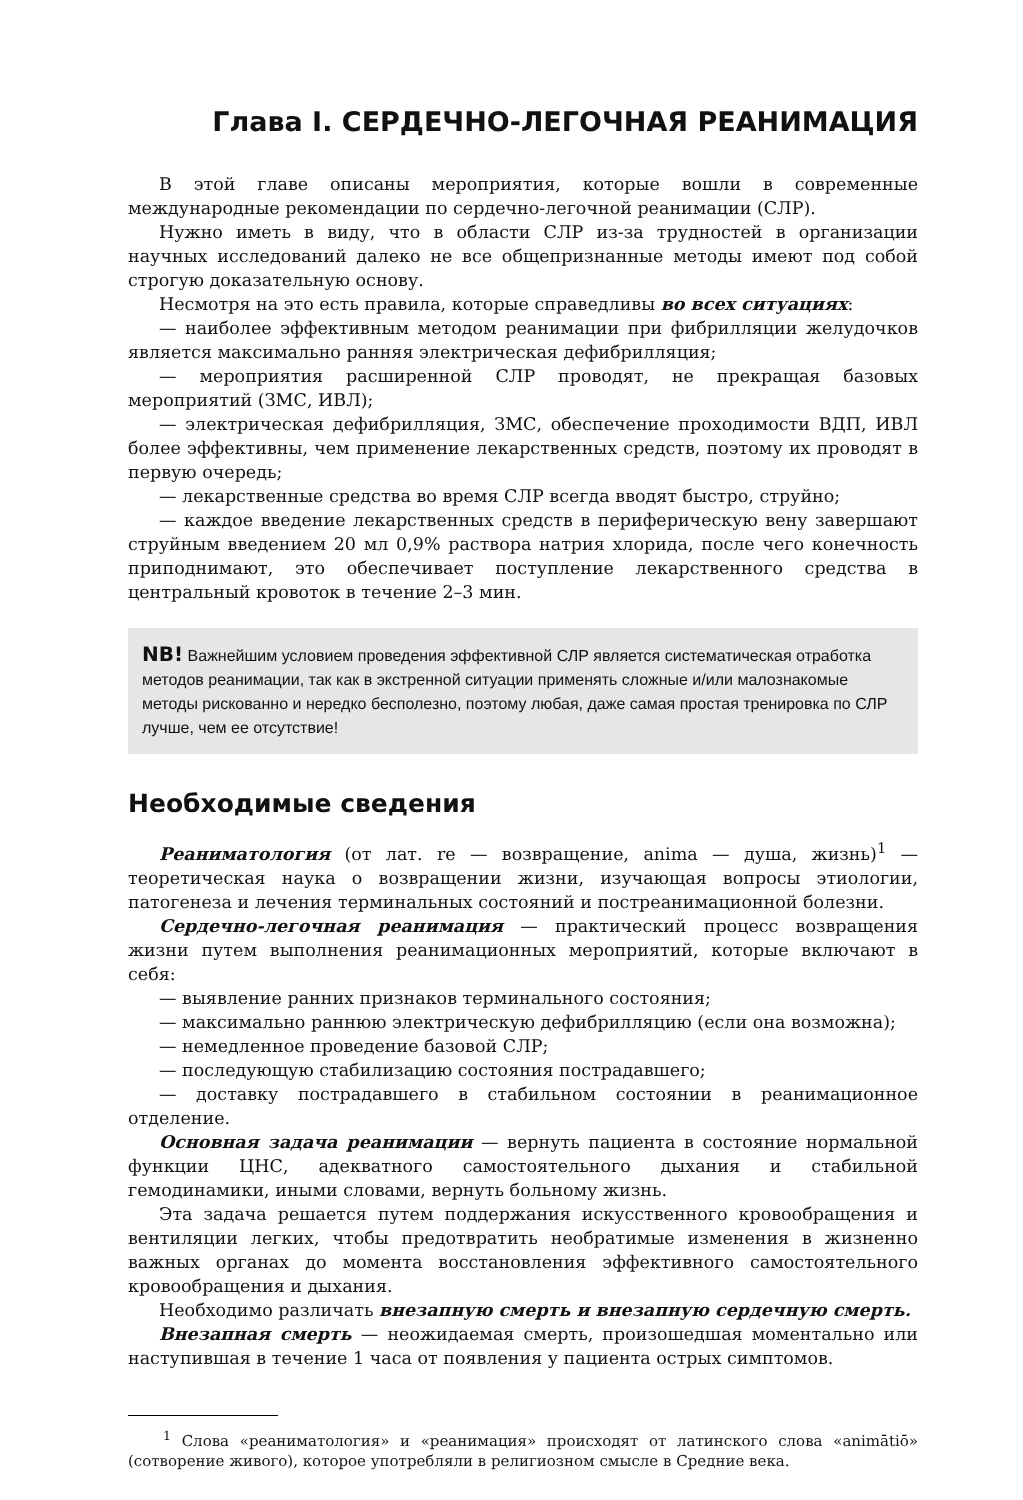Глава I. СЕРДЕЧНО-ЛЕГОЧНАЯ РЕАНИМАЦИЯ
В этой главе описаны мероприятия, которые вошли в современные международные рекомендации по сердечно-легочной реанимации (СЛР).
Нужно иметь в виду, что в области СЛР из-за трудностей в организации научных исследований далеко не все общепризнанные методы имеют под собой строгую доказательную основу.
Несмотря на это есть правила, которые справедливы во всех ситуациях:
— наиболее эффективным методом реанимации при фибрилляции желудочков является максимально ранняя электрическая дефибрилляция;
— мероприятия расширенной СЛР проводят, не прекращая базовых мероприятий (ЗМС, ИВЛ);
— электрическая дефибрилляция, ЗМС, обеспечение проходимости ВДП, ИВЛ более эффективны, чем применение лекарственных средств, поэтому их проводят в первую очередь;
— лекарственные средства во время СЛР всегда вводят быстро, струйно;
— каждое введение лекарственных средств в периферическую вену завершают струйным введением 20 мл 0,9% раствора натрия хлорида, после чего конечность приподнимают, это обеспечивает поступление лекарственного средства в центральный кровоток в течение 2–3 мин.
NB! Важнейшим условием проведения эффективной СЛР является систематическая отработка методов реанимации, так как в экстренной ситуации применять сложные и/или малознакомые методы рискованно и нередко бесполезно, поэтому любая, даже самая простая тренировка по СЛР лучше, чем ее отсутствие!
Необходимые сведения
Реаниматология (от лат. re — возвращение, anima — душа, жизнь)<sup>1</sup> — теоретическая наука о возвращении жизни, изучающая вопросы этиологии, патогенеза и лечения терминальных состояний и постреанимационной болезни.
Сердечно-легочная реанимация — практический процесс возвращения жизни путем выполнения реанимационных мероприятий, которые включают в себя:
— выявление ранних признаков терминального состояния;
— максимально раннюю электрическую дефибрилляцию (если она возможна);
— немедленное проведение базовой СЛР;
— последующую стабилизацию состояния пострадавшего;
— доставку пострадавшего в стабильном состоянии в реанимационное отделение.
Основная задача реанимации — вернуть пациента в состояние нормальной функции ЦНС, адекватного самостоятельного дыхания и стабильной гемодинамики, иными словами, вернуть больному жизнь.
Эта задача решается путем поддержания искусственного кровообращения и вентиляции легких, чтобы предотвратить необратимые изменения в жизненно важных органах до момента восстановления эффективного самостоятельного кровообращения и дыхания.
Необходимо различать внезапную смерть и внезапную сердечную смерть.
Внезапная смерть — неожидаемая смерть, произошедшая моментально или наступившая в течение 1 часа от появления у пациента острых симптомов.
<sup>1</sup> Слова «реаниматология» и «реанимация» происходят от латинского слова «animātiō» (сотворение живого), которое употребляли в религиозном смысле в Средние века.